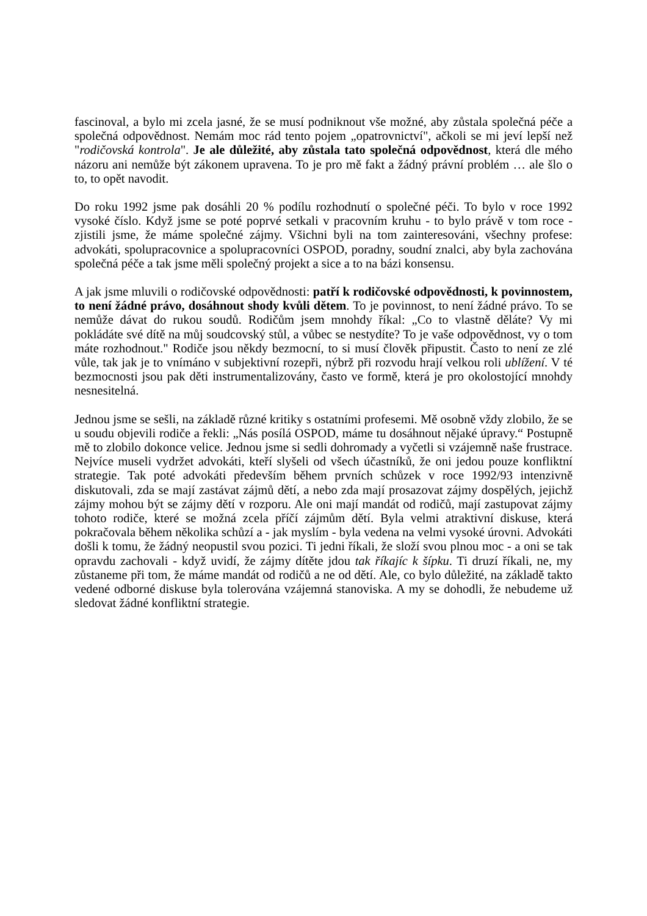fascinoval, a bylo mi zcela jasné, že se musí podniknout vše možné, aby zůstala společná péče a společná odpovědnost. Nemám moc rád tento pojem „opatrovnictví", ačkoli se mi jeví lepší než "rodičovská kontrola". Je ale důležité, aby zůstala tato společná odpovědnost, která dle mého názoru ani nemůže být zákonem upravena. To je pro mě fakt a žádný právní problém … ale šlo o to, to opět navodit.
Do roku 1992 jsme pak dosáhli 20 % podílu rozhodnutí o společné péči. To bylo v roce 1992 vysoké číslo. Když jsme se poté poprvé setkali v pracovním kruhu - to bylo právě v tom roce - zjistili jsme, že máme společné zájmy. Všichni byli na tom zainteresováni, všechny profese: advokáti, spolupracovnice a spolupracovníci OSPOD, poradny, soudní znalci, aby byla zachována společná péče a tak jsme měli společný projekt a sice a to na bázi konsensu.
A jak jsme mluvili o rodičovské odpovědnosti: patří k rodičovské odpovědnosti, k povinnostem, to není žádné právo, dosáhnout shody kvůli dětem. To je povinnost, to není žádné právo. To se nemůže dávat do rukou soudů. Rodičům jsem mnohdy říkal: „Co to vlastně děláte? Vy mi pokládáte své dítě na můj soudcovský stůl, a vůbec se nestydíte? To je vaše odpovědnost, vy o tom máte rozhodnout." Rodiče jsou někdy bezmocní, to si musí člověk připustit. Často to není ze zlé vůle, tak jak je to vnímáno v subjektivní rozepři, nýbrž při rozvodu hrají velkou roli ublížení. V té bezmocnosti jsou pak děti instrumentalizovány, často ve formě, která je pro okolostojící mnohdy nesnesitelná.
Jednou jsme se sešli, na základě různé kritiky s ostatními profesemi. Mě osobně vždy zlobilo, že se u soudu objevili rodiče a řekli: „Nás posílá OSPOD, máme tu dosáhnout nějaké úpravy.“ Postupně mě to zlobilo dokonce velice. Jednou jsme si sedli dohromady a vyčetli si vzájemně naše frustrace. Nejvíce museli vydržet advokáti, kteří slyšeli od všech účastníků, že oni jedou pouze konfliktní strategie. Tak poté advokáti především během prvních schůzek v roce 1992/93 intenzivně diskutovali, zda se mají zastávat zájmů dětí, a nebo zda mají prosazovat zájmy dospělých, jejichž zájmy mohou být se zájmy dětí v rozporu. Ale oni mají mandát od rodičů, mají zastupovat zájmy tohoto rodiče, které se možná zcela příčí zájmům dětí. Byla velmi atraktivní diskuse, která pokračovala během několika schůzí a - jak myslím - byla vedena na velmi vysoké úrovni. Advokáti došli k tomu, že žádný neopustil svou pozici. Ti jedni říkali, že složí svou plnou moc - a oni se tak opravdu zachovali - když uvidí, že zájmy dítěte jdou tak říkajíc k šípku. Ti druzí říkali, ne, my zůstaneme při tom, že máme mandát od rodičů a ne od dětí. Ale, co bylo důležité, na základě takto vedené odborné diskuse byla tolerována vzájemná stanoviska. A my se dohodli, že nebudeme už sledovat žádné konfliktní strategie.